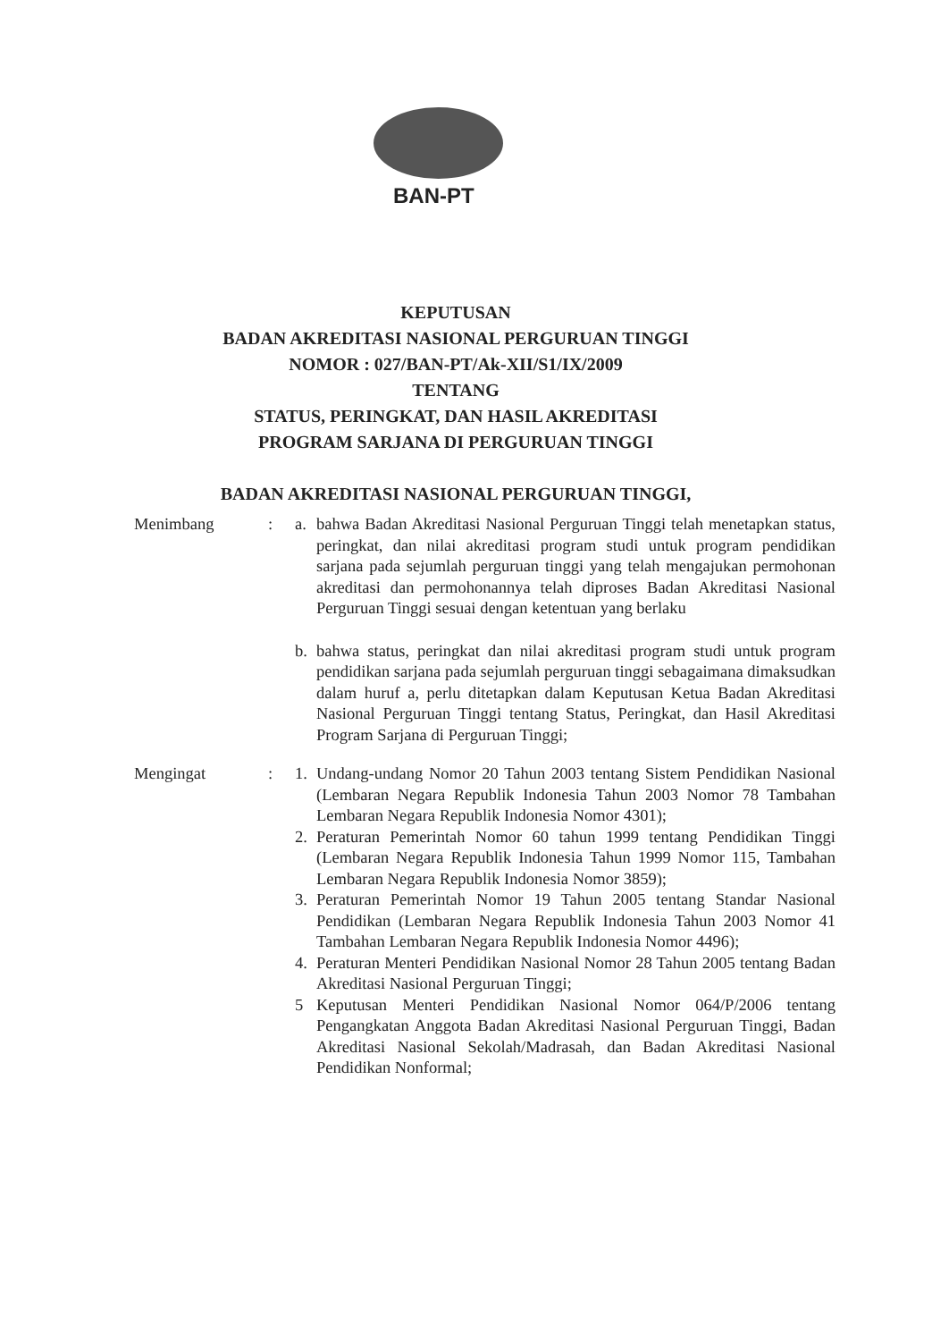BAN-PT
KEPUTUSAN
BADAN AKREDITASI NASIONAL PERGURUAN TINGGI
NOMOR : 027/BAN-PT/Ak-XII/S1/IX/2009
TENTANG
STATUS, PERINGKAT, DAN HASIL AKREDITASI
PROGRAM SARJANA DI PERGURUAN TINGGI
BADAN AKREDITASI NASIONAL PERGURUAN TINGGI,
Menimbang : a. bahwa Badan Akreditasi Nasional Perguruan Tinggi telah menetapkan status, peringkat, dan nilai akreditasi program studi untuk program pendidikan sarjana pada sejumlah perguruan tinggi yang telah mengajukan permohonan akreditasi dan permohonannya telah diproses Badan Akreditasi Nasional Perguruan Tinggi sesuai dengan ketentuan yang berlaku
b. bahwa status, peringkat dan nilai akreditasi program studi untuk program pendidikan sarjana pada sejumlah perguruan tinggi sebagaimana dimaksudkan dalam huruf a, perlu ditetapkan dalam Keputusan Ketua Badan Akreditasi Nasional Perguruan Tinggi tentang Status, Peringkat, dan Hasil Akreditasi Program Sarjana di Perguruan Tinggi;
Mengingat : 1. Undang-undang Nomor 20 Tahun 2003 tentang Sistem Pendidikan Nasional (Lembaran Negara Republik Indonesia Tahun 2003 Nomor 78 Tambahan Lembaran Negara Republik Indonesia Nomor 4301);
2. Peraturan Pemerintah Nomor 60 tahun 1999 tentang Pendidikan Tinggi (Lembaran Negara Republik Indonesia Tahun 1999 Nomor 115, Tambahan Lembaran Negara Republik Indonesia Nomor 3859);
3. Peraturan Pemerintah Nomor 19 Tahun 2005 tentang Standar Nasional Pendidikan (Lembaran Negara Republik Indonesia Tahun 2003 Nomor 41 Tambahan Lembaran Negara Republik Indonesia Nomor 4496);
4. Peraturan Menteri Pendidikan Nasional Nomor 28 Tahun 2005 tentang Badan Akreditasi Nasional Perguruan Tinggi;
5 Keputusan Menteri Pendidikan Nasional Nomor 064/P/2006 tentang Pengangkatan Anggota Badan Akreditasi Nasional Perguruan Tinggi, Badan Akreditasi Nasional Sekolah/Madrasah, dan Badan Akreditasi Nasional Pendidikan Nonformal;